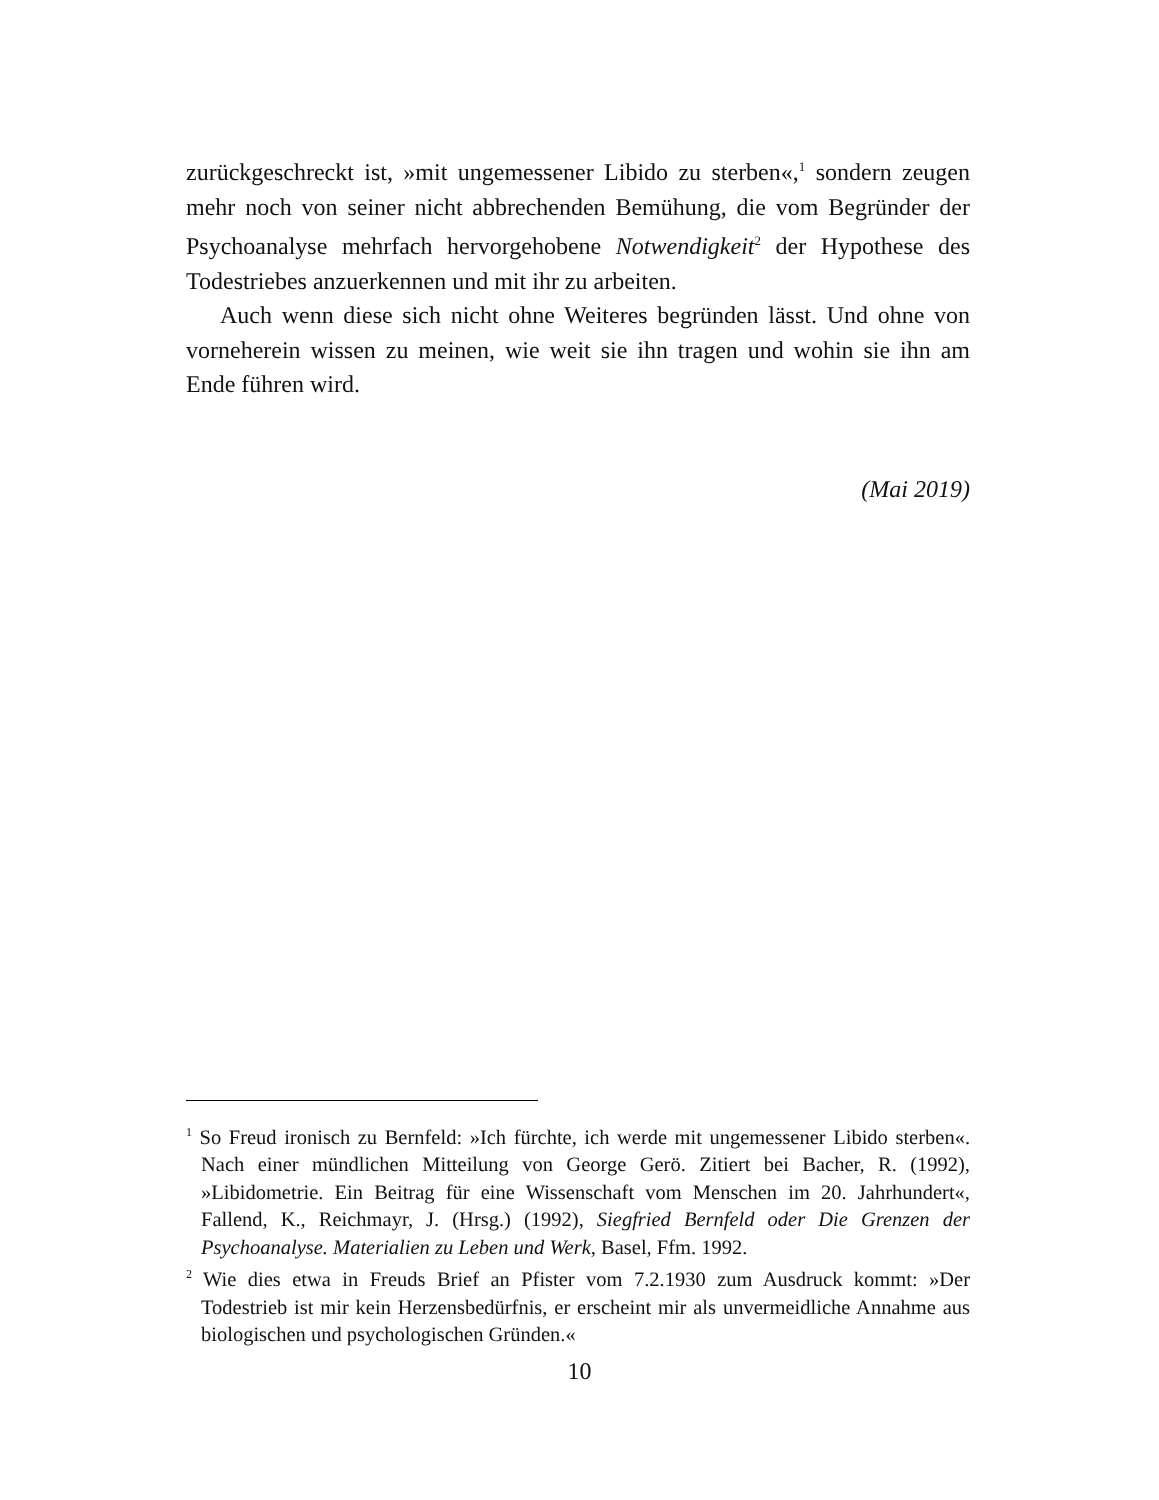zurückgeschreckt ist, »mit ungemessener Libido zu sterben«,<sup>1</sup> sondern zeugen mehr noch von seiner nicht abbrechenden Bemühung, die vom Begründer der Psychoanalyse mehrfach hervorgehobene Notwendigkeit<sup>2</sup> der Hypothese des Todestriebes anzuerkennen und mit ihr zu arbeiten.
Auch wenn diese sich nicht ohne Weiteres begründen lässt. Und ohne von vorneherein wissen zu meinen, wie weit sie ihn tragen und wohin sie ihn am Ende führen wird.
(Mai 2019)
<sup>1</sup> So Freud ironisch zu Bernfeld: »Ich fürchte, ich werde mit ungemessener Libido sterben«. Nach einer mündlichen Mitteilung von George Gerö. Zitiert bei Bacher, R. (1992), »Libidometrie. Ein Beitrag für eine Wissenschaft vom Menschen im 20. Jahrhundert«, Fallend, K., Reichmayr, J. (Hrsg.) (1992), Siegfried Bernfeld oder Die Grenzen der Psychoanalyse. Materialien zu Leben und Werk, Basel, Ffm. 1992.
<sup>2</sup> Wie dies etwa in Freuds Brief an Pfister vom 7.2.1930 zum Ausdruck kommt: »Der Todestrieb ist mir kein Herzensbedürfnis, er erscheint mir als unvermeidliche Annahme aus biologischen und psychologischen Gründen.«
10